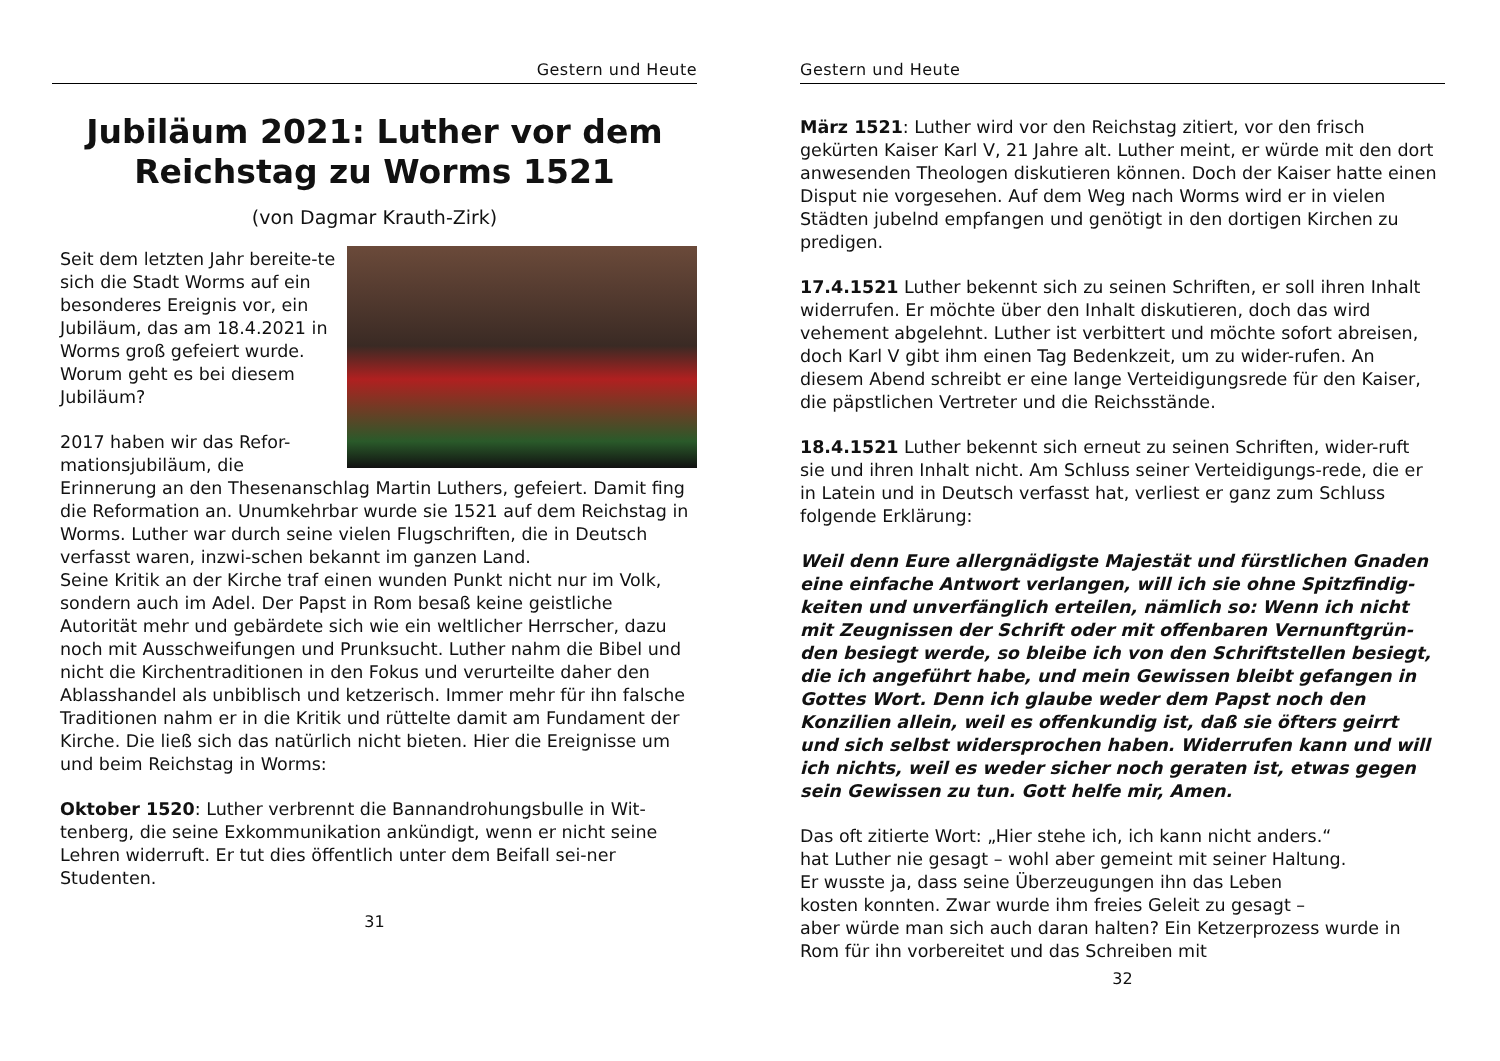Gestern und Heute
Jubiläum 2021: Luther vor dem
Reichstag zu Worms 1521
(von Dagmar Krauth-Zirk)
Seit dem letzten Jahr bereite-te sich die Stadt Worms auf ein besonderes Ereignis vor, ein Jubiläum, das am 18.4.2021 in Worms groß gefeiert wurde.
Worum geht es bei diesem Jubiläum?
2017 haben wir das Refor-mationsjubiläum, die Erinnerung an den Thesenanschlag Martin Luthers, gefeiert. Damit fing die Reformation an. Unumkehrbar wurde sie 1521 auf dem Reichstag in Worms. Luther war durch seine vielen Flugschriften, die in Deutsch verfasst waren, inzwi-schen bekannt im ganzen Land.
Seine Kritik an der Kirche traf einen wunden Punkt nicht nur im Volk, sondern auch im Adel. Der Papst in Rom besaß keine geistliche Autorität mehr und gebärdete sich wie ein weltlicher Herrscher, dazu noch mit Ausschweifungen und Prunksucht. Luther nahm die Bibel und nicht die Kirchentraditionen in den Fokus und verurteilte daher den Ablasshandel als unbiblisch und ketzerisch. Immer mehr für ihn falsche Traditionen nahm er in die Kritik und rüttelte damit am Fundament der Kirche. Die ließ sich das natürlich nicht bieten. Hier die Ereignisse um und beim Reichstag in Worms:
Oktober 1520: Luther verbrennt die Bannandrohungsbulle in Wit-tenberg, die seine Exkommunikation ankündigt, wenn er nicht seine Lehren widerruft. Er tut dies öffentlich unter dem Beifall sei-ner Studenten.
31
Gestern und Heute
März 1521: Luther wird vor den Reichstag zitiert, vor den frisch gekürten Kaiser Karl V, 21 Jahre alt. Luther meint, er würde mit den dort anwesenden Theologen diskutieren können. Doch der Kaiser hatte einen Disput nie vorgesehen. Auf dem Weg nach Worms wird er in vielen Städten jubelnd empfangen und genötigt in den dortigen Kirchen zu predigen.
17.4.1521 Luther bekennt sich zu seinen Schriften, er soll ihren Inhalt widerrufen. Er möchte über den Inhalt diskutieren, doch das wird vehement abgelehnt. Luther ist verbittert und möchte sofort abreisen, doch Karl V gibt ihm einen Tag Bedenkzeit, um zu wider-rufen. An diesem Abend schreibt er eine lange Verteidigungsrede für den Kaiser, die päpstlichen Vertreter und die Reichsstände.
18.4.1521 Luther bekennt sich erneut zu seinen Schriften, wider-ruft sie und ihren Inhalt nicht. Am Schluss seiner Verteidigungs-rede, die er in Latein und in Deutsch verfasst hat, verliest er ganz zum Schluss folgende Erklärung:
Weil denn Eure allergnädigste Majestät und fürstlichen Gnaden eine einfache Antwort verlangen, will ich sie ohne Spitzfindig-keiten und unverfänglich erteilen, nämlich so: Wenn ich nicht mit Zeugnissen der Schrift oder mit offenbaren Vernunftgrün-den besiegt werde, so bleibe ich von den Schriftstellen besiegt, die ich angeführt habe, und mein Gewissen bleibt gefangen in Gottes Wort. Denn ich glaube weder dem Papst noch den Konzilien allein, weil es offenkundig ist, daß sie öfters geirrt und sich selbst widersprochen haben. Widerrufen kann und will ich nichts, weil es weder sicher noch geraten ist, etwas gegen sein Gewissen zu tun. Gott helfe mir, Amen.
Das oft zitierte Wort: „Hier stehe ich, ich kann nicht anders.“
hat Luther nie gesagt – wohl aber gemeint mit seiner Haltung.
Er wusste ja, dass seine Überzeugungen ihn das Leben
kosten konnten. Zwar wurde ihm freies Geleit zu gesagt –
aber würde man sich auch daran halten? Ein Ketzerprozess wurde in Rom für ihn vorbereitet und das Schreiben mit
32